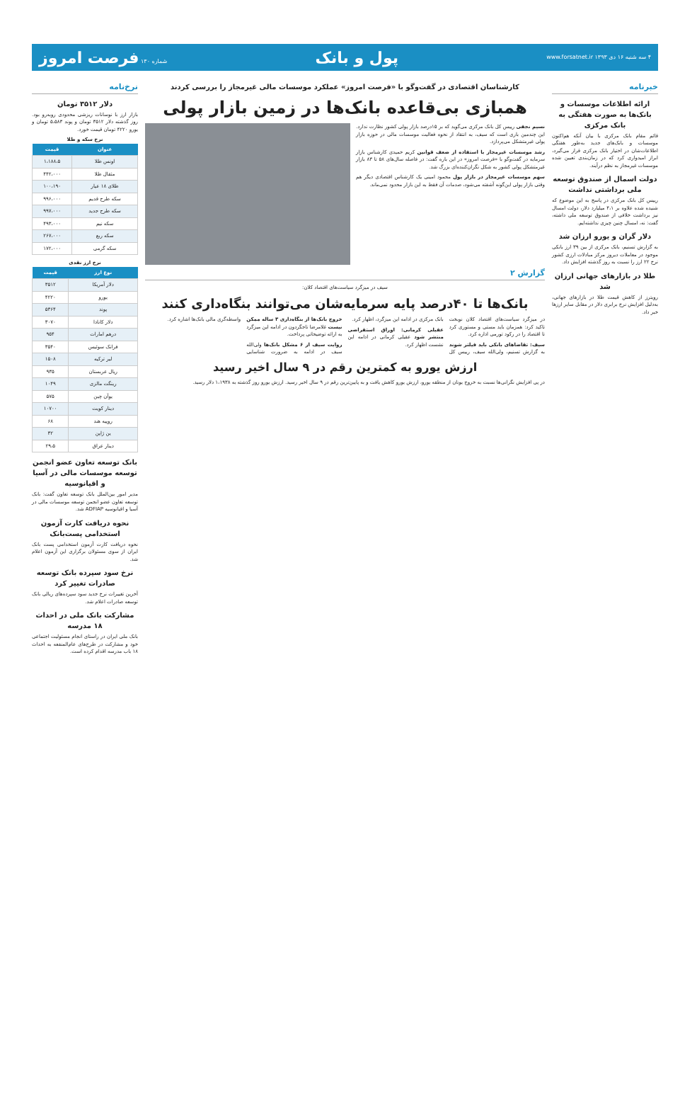۴ سه شنبه ۱۶ دی ۱۳۹۳ www.forsatnet.ir پول و بانک شماره ۱۳۰ فرصت امروز
خبرنامه
ارائه اطلاعات موسسات و بانک‌ها به صورت هفتگی به بانک مرکزی
قائم مقام بانک مرکزی با بیان آنکه هم‌اکنون موسسات و بانک‌های جدید به‌طور هفتگی اطلاعات‌شان در اختیار بانک مرکزی قرار می‌گیرد، ابراز امیدواری کرد که در زمان‌بندی تعیین شده موسسات غیرمجاز به نظم درآیند.
دولت اسمال از صندوق توسعه ملی برداشتی نداشت
رییس کل بانک مرکزی در پاسخ به این موضوع که شنیده شده علاوه بر ۴،۱ میلیارد دلار، دولت امسال نیز برداشت خلافی از صندوق توسعه ملی داشته، گفت: نه، امسال چنین چیزی نداشته‌ایم.
دلار گران و یورو ارزان شد
به گزارش تسنیم، بانک مرکزی از بین ۳۹ ارز بانکی موجود در معاملات دیروز مرکز مبادلات ارزی کشور نرخ ۲۲ ارز را نسبت به روز گذشته افزایش داد.
طلا در بازارهای جهانی ارزان شد
رویترز از کاهش قیمت طلا در بازارهای جهانی، به‌دلیل افزایش نرخ برابری دلار در مقابل سایر ارزها خبر داد.
کارشناسان اقتصادی در گفت‌وگو با «فرصت امروز» عملکرد موسسات مالی غیرمجاز را بررسی کردند
همبازی بی‌قاعده بانک‌ها در زمین بازار پولی
نسیم نجفی رییس کل بانک مرکزی می‌گوید که بر ۱۵درصد بازار پولی کشور نظارت ندارد. این چندمین باری است که سیف، به انتقاد از نحوه فعالیت موسسات مالی در حوزه بازار پولی غیرمتشکل می‌پردازد.
رشد موسسات غیرمجاز با استفاده از ضعف قوانین کریم حمیدی کارشناس بازار سرمایه در گفت‌وگو با «فرصت امروز» در این باره گفت: در فاصله سال‌های ۵۸ تا ۸۳ بازار غیرمتشکل پولی کشور به شکل نگران‌کننده‌ای بزرگ شد.
سهم موسسات غیرمجاز در بازار پول محمود امینی یک کارشناس اقتصادی دیگر هم وقتی بازار پولی این‌گونه آشفته می‌شود، صدمات آن فقط به این بازار محدود نمی‌ماند.
گزارش ۲
سیف در میزگرد سیاست‌های اقتصاد کلان:
بانک‌ها تا ۴۰درصد پایه سرمایه‌شان می‌توانند بنگاه‌داری کنند
در میزگرد سیاست‌های اقتصاد کلان نوبخت تاکید کرد: همزمان باید مستی و مستوری کرد تا اقتصاد را در رکود تورمی اداره کرد.
سیف: تقاضاهای بانکی باید فیلتر شوند به گزارش تسنیم، ولی‌الله سیف، رییس کل بانک مرکزی در ادامه این میزگرد، اظهار کرد.
عقیلی کرمانی: اوراق استقراضی منتشر شود عقیلی کرمانی در ادامه این نشست اظهار کرد.
خروج بانک‌ها از بنگاه‌داری ۳ ساله ممکن نیست غلامرضا تاجگردون در ادامه این میزگرد به ارائه توضیحاتی پرداخت.
روایت سیف از ۶ مشکل بانک‌ها ولی‌الله سیف در ادامه به ضرورت شناسایی واسطه‌گری مالی بانک‌ها اشاره کرد.
ارزش یورو به کمترین رقم در ۹ سال اخیر رسید
در پی افزایش نگرانی‌ها نسبت به خروج یونان از منطقه یورو، ارزش یورو کاهش یافت و به پایین‌ترین رقم در ۹ سال اخیر رسید. ارزش یورو روز گذشته به ۱،۱۹۳۸ دلار رسید.
نرخ‌نامه
دلار ۳۵۱۲ تومان
بازار ارز با نوسانات ریزشی محدودی روبه‌رو بود. روز گذشته دلار ۳۵۱۲ تومان و پوند ۵،۵۸۳ تومان و یورو ۴۲۲۰ تومان قیمت خورد.
نرخ سکه و طلا
| عنوان | قیمت |
| --- | --- |
| اونس طلا | ۱،۱۸۸،۵ |
| مثقال طلا | ۴۴۲،۰۰۰ |
| طلای ۱۸ عیار | ۱۰۰،۱۹۰ |
| سکه طرح قدیم | ۹۹۶،۰۰۰ |
| سکه طرح جدید | ۹۹۷،۰۰۰ |
| سکه نیم | ۴۹۳،۰۰۰ |
| سکه ربع | ۲۶۷،۰۰۰ |
| سکه گرمی | ۱۷۲،۰۰۰ |
نرخ ارز نقدی
| نوع ارز | قیمت |
| --- | --- |
| دلار آمریکا | ۳۵۱۲ |
| یورو | ۴۲۲۰ |
| پوند | ۵۳۶۴ |
| دلار کانادا | ۳۰۷۰ |
| درهم امارات | ۹۵۴ |
| فرانک سوئیس | ۳۵۴۰ |
| لیر ترکیه | ۱۵۰۸ |
| ریال عربستان | ۹۳۵ |
| رینگت مالزی | ۱۰۴۹ |
| یوآن چین | ۵۷۵ |
| دینار کویت | ۱۰۷۰۰ |
| روپیه هند | ۶۸ |
| ین ژاپن | ۳۲ |
| دینار عراق | ۲۹،۵ |
بانک توسعه تعاون عضو انجمن توسعه موسسات مالی در آسیا و اقیانوسیه
مدیر امور بین‌الملل بانک توسعه تعاون گفت: بانک توسعه تعاون عضو انجمن توسعه موسسات مالی در آسیا و اقیانوسیه ADFIAP شد.
نحوه دریافت کارت آزمون استخدامی پست‌بانک
نحوه دریافت کارت آزمون استخدامی پست بانک ایران از سوی مسئولان برگزاری این آزمون اعلام شد.
نرخ سود سپرده بانک توسعه صادرات تغییر کرد
آخرین تغییرات نرخ جدید سود سپرده‌های ریالی بانک توسعه صادرات اعلام شد.
مشارکت بانک ملی در احداث ۱۸ مدرسه
بانک ملی ایران در راستای انجام مسئولیت اجتماعی خود و مشارکت در طرح‌های عام‌المنفعه به احداث ۱۸ باب مدرسه اقدام کرده است.